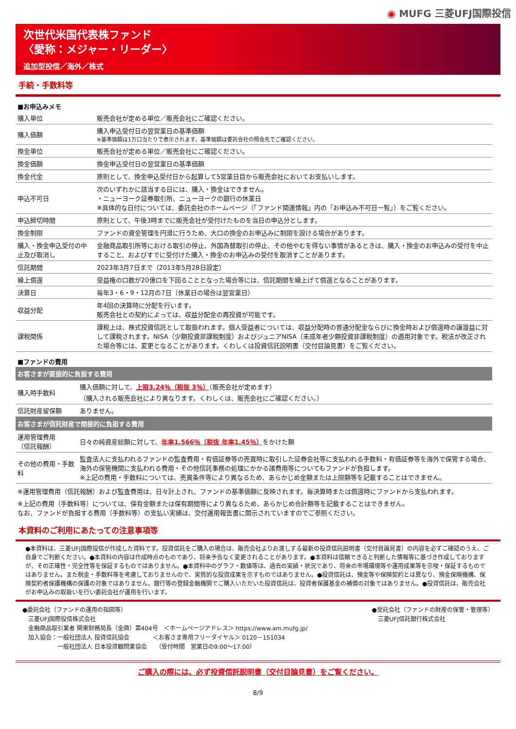◉ MUFG 三菱UFJ国際投信
次世代米国代表株ファンド
〈愛称：メジャー・リーダー〉
追加型投信／海外／株式
手続・手数料等
■お申込みメモ
| 購入単位 | 販売会社が定める単位／販売会社にご確認ください。 |
| 購入価額 | 購入申込受付日の翌営業日の基準価額 ※基準価額は1万口当たりで表示されます。基準価額は委託会社の照会先でご確認ください。 |
| 換金単位 | 販売会社が定める単位／販売会社にご確認ください。 |
| 換金価額 | 換金申込受付日の翌営業日の基準価額 |
| 換金代金 | 原則として、換金申込受付日から起算して5営業日目から販売会社においてお支払いします。 |
| 申込不可日 | 次のいずれかに該当する日には、購入・換金はできません。 ・ニューヨーク証券取引所、ニューヨークの銀行の休業日 ※具体的な日付については、委託会社のホームページ（「ファンド関連情報」内の「お申込み不可日一覧」）をご覧ください。 |
| 申込締切時間 | 原則として、午後3時までに販売会社が受付けたものを当日の申込分とします。 |
| 換金制限 | ファンドの資金管理を円滑に行うため、大口の換金のお申込みに制限を設ける場合があります。 |
| 購入・換金申込受付の中止及び取消し | 金融商品取引所等における取引の停止、外国為替取引の停止、その他やむを得ない事情があるときは、購入・換金のお申込みの受付を中止すること、およびすでに受付けた購入・換金のお申込みの受付を取消すことがあります。 |
| 信託期間 | 2023年3月7日まで（2013年5月28日設定） |
| 繰上償還 | 受益権の口数が20億口を下回ることとなった場合等には、信託期間を繰上げて償還となることがあります。 |
| 決算日 | 毎年3・6・9・12月の7日（休業日の場合は翌営業日） |
| 収益分配 | 年4回の決算時に分配を行います。 販売会社との契約によっては、収益分配金の再投資が可能です。 |
| 課税関係 | 課税上は、株式投資信託として取扱われます。個人受益者については、収益分配時の普通分配金ならびに換金時および償還時の譲渡益に対して課税されます。NISA（少額投資非課税制度）およびジュニアNISA（未成年者少額投資非課税制度）の適用対象です。税法が改正された場合等には、変更となることがあります。くわしくは投資信託説明書（交付目論見書）をご覧ください。 |
■ファンドの費用
| お客さまが直接的に負担する費用 | |
| 購入時手数料 | 購入価額に対して、 上限3.24％（税抜 3％） （販売会社が定めます） （購入される販売会社により異なります。くわしくは、販売会社にご確認ください。） |
| 信託財産留保額 | ありません。 |
| お客さまが信託財産で間接的に負担する費用 | |
| 運用管理費用 （信託報酬） | 日々の純資産総額に対して、 年率1.566％（税抜 年率1.45％） をかけた額 |
| その他の費用・手数料 | 監査法人に支払われるファンドの監査費用・有価証券等の売買時に取引した証券会社等に支払われる手数料・有価証券等を海外で保管する場合、海外の保管機関に支払われる費用・その他信託事務の処理にかかる諸費用等についてもファンドが負担します。 ※上記の費用・手数料については、売買条件等により異なるため、あらかじめ金額または上限額等を記載することはできません。 |
※運用管理費用（信託報酬）および監査費用は、日々計上され、ファンドの基準価額に反映されます。毎決算時または償還時にファンドから支払われます。
※上記の費用（手数料等）については、保有金額または保有期間等により異なるため、あらかじめ合計額等を記載することはできません。
なお、ファンドが負担する費用（手数料等）の支払い実績は、交付運用報告書に開示されていますのでご参照ください。
本資料のご利用にあたっての注意事項等
●本資料は、三菱UFJ国際投信が作成した資料です。投資信託をご購入の場合は、販売会社よりお渡しする最新の投資信託説明書（交付目論見書）の内容を必ずご確認のうえ、ご自身でご判断ください。●本資料の内容は作成時点のものであり、将来予告なく変更されることがあります。●本資料は信頼できると判断した情報等に基づき作成しておりますが、その正確性・完全性等を保証するものではありません。●本資料中のグラフ・数値等は、過去の実績・状況であり、将来の市場環境等や運用成果等を示唆・保証するものではありません。また税金・手数料等を考慮しておりませんので、実質的な投資成果を示すものではありません。●投資信託は、預金等や保険契約とは異なり、預金保険機構、保険契約者保護機構の保護の対象ではありません。銀行等の登録金融機関でご購入いただいた投資信託は、投資者保護基金の補償の対象ではありません。●投資信託は、販売会社がお申込みの取扱いを行い委託会社が運用を行います。
●委託会社（ファンドの運用の指図等）
　三菱UFJ国際投信株式会社
　金融商品取引業者 関東財務局長（金商）第404号　＜ホームページアドレス＞ https://www.am.mufg.jp/
　加入協会：一般社団法人 投資信託協会　　　　＜お客さま専用フリーダイヤル＞ 0120－151034
　　　　　　一般社団法人 日本投資顧問業協会　　（受付時間　営業日の9:00～17:00）
●受託会社（ファンドの財産の保管・管理等）
　三菱UFJ信託銀行株式会社
ご購入の際には、必ず投資信託説明書（交付目論見書）をご覧ください。
8/9